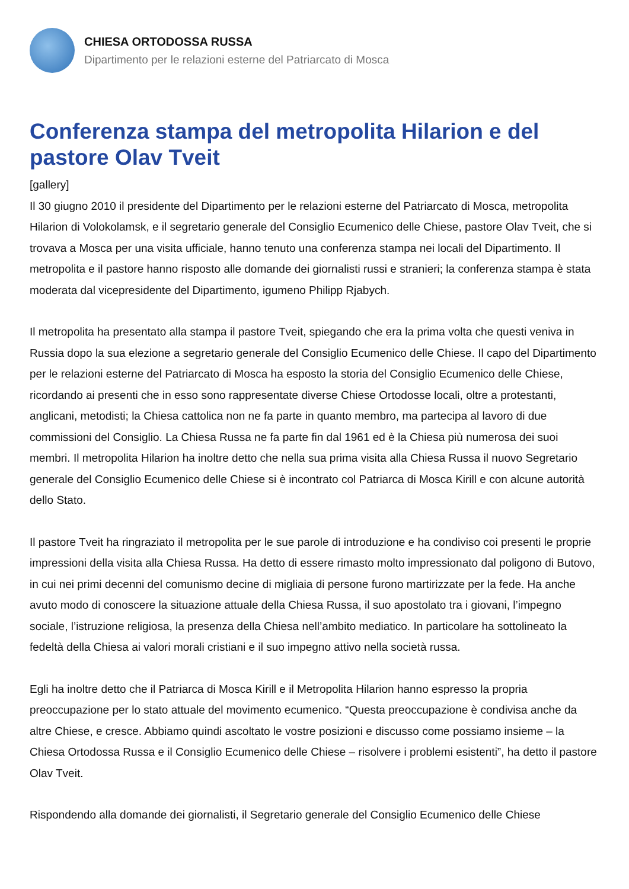CHIESA ORTODOSSA RUSSA
Dipartimento per le relazioni esterne del Patriarcato di Mosca
Conferenza stampa del metropolita Hilarion e del pastore Olav Tveit
[gallery]
Il 30 giugno 2010 il presidente del Dipartimento per le relazioni esterne del Patriarcato di Mosca, metropolita Hilarion di Volokolamsk, e il segretario generale del Consiglio Ecumenico delle Chiese, pastore Olav Tveit, che si trovava a Mosca per una visita ufficiale, hanno tenuto una conferenza stampa nei locali del Dipartimento. Il metropolita e il pastore hanno risposto alle domande dei giornalisti russi e stranieri; la conferenza stampa è stata moderata dal vicepresidente del Dipartimento, igumeno Philipp Rjabych.
Il metropolita ha presentato alla stampa il pastore Tveit, spiegando che era la prima volta che questi veniva in Russia dopo la sua elezione a segretario generale del Consiglio Ecumenico delle Chiese. Il capo del Dipartimento per le relazioni esterne del Patriarcato di Mosca ha esposto la storia del Consiglio Ecumenico delle Chiese, ricordando ai presenti che in esso sono rappresentate diverse Chiese Ortodosse locali, oltre a protestanti, anglicani, metodisti; la Chiesa cattolica non ne fa parte in quanto membro, ma partecipa al lavoro di due commissioni del Consiglio. La Chiesa Russa ne fa parte fin dal 1961 ed è la Chiesa più numerosa dei suoi membri. Il metropolita Hilarion ha inoltre detto che nella sua prima visita alla Chiesa Russa il nuovo Segretario generale del Consiglio Ecumenico delle Chiese si è incontrato col Patriarca di Mosca Kirill e con alcune autorità dello Stato.
Il pastore Tveit ha ringraziato il metropolita per le sue parole di introduzione e ha condiviso coi presenti le proprie impressioni della visita alla Chiesa Russa. Ha detto di essere rimasto molto impressionato dal poligono di Butovo, in cui nei primi decenni del comunismo decine di migliaia di persone furono martirizzate per la fede. Ha anche avuto modo di conoscere la situazione attuale della Chiesa Russa, il suo apostolato tra i giovani, l’impegno sociale, l’istruzione religiosa, la presenza della Chiesa nell’ambito mediatico. In particolare ha sottolineato la fedeltà della Chiesa ai valori morali cristiani e il suo impegno attivo nella società russa.
Egli ha inoltre detto che il Patriarca di Mosca Kirill e il Metropolita Hilarion hanno espresso la propria preoccupazione per lo stato attuale del movimento ecumenico. “Questa preoccupazione è condivisa anche da altre Chiese, e cresce. Abbiamo quindi ascoltato le vostre posizioni e discusso come possiamo insieme – la Chiesa Ortodossa Russa e il Consiglio Ecumenico delle Chiese – risolvere i problemi esistenti”, ha detto il pastore Olav Tveit.
Rispondendo alla domande dei giornalisti, il Segretario generale del Consiglio Ecumenico delle Chiese